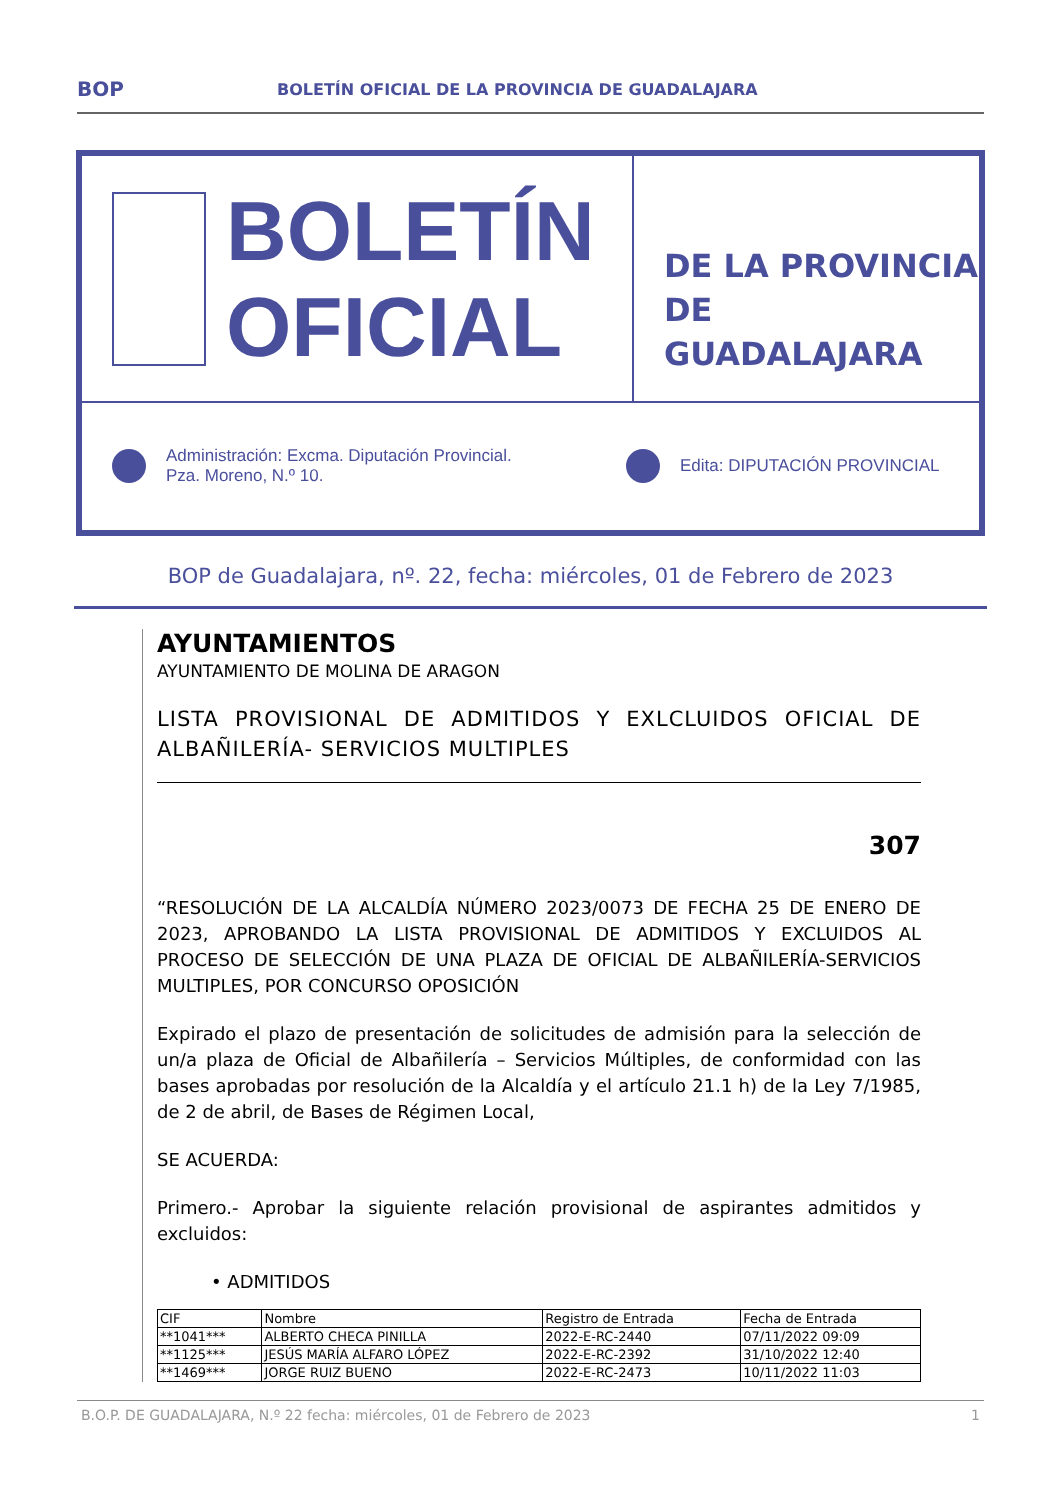BOP BOLETÍN OFICIAL DE LA PROVINCIA DE GUADALAJARA
BOLETÍN
OFICIAL
DE LA PROVINCIA
DE GUADALAJARA
Administración: Excma. Diputación Provincial.
Pza. Moreno, N.º 10. Edita: DIPUTACIÓN PROVINCIAL
BOP de Guadalajara, nº. 22, fecha: miércoles, 01 de Febrero de 2023
AYUNTAMIENTOS
AYUNTAMIENTO DE MOLINA DE ARAGON
LISTA PROVISIONAL DE ADMITIDOS Y EXLCLUIDOS OFICIAL DE ALBAÑILERÍA- SERVICIOS MULTIPLES
307
“RESOLUCIÓN DE LA ALCALDÍA NÚMERO 2023/0073 DE FECHA 25 DE ENERO DE 2023, APROBANDO LA LISTA PROVISIONAL DE ADMITIDOS Y EXCLUIDOS AL PROCESO DE SELECCIÓN DE UNA PLAZA DE OFICIAL DE ALBAÑILERÍA-SERVICIOS MULTIPLES, POR CONCURSO OPOSICIÓN
Expirado el plazo de presentación de solicitudes de admisión para la selección de un/a plaza de Oficial de Albañilería – Servicios Múltiples, de conformidad con las bases aprobadas por resolución de la Alcaldía y el artículo 21.1 h) de la Ley 7/1985, de 2 de abril, de Bases de Régimen Local,
SE ACUERDA:
Primero.- Aprobar la siguiente relación provisional de aspirantes admitidos y excluidos:
• ADMITIDOS
| CIF | Nombre | Registro de Entrada | Fecha de Entrada |
| --- | --- | --- | --- |
| **1041*** | ALBERTO CHECA PINILLA | 2022-E-RC-2440 | 07/11/2022 09:09 |
| **1125*** | JESÚS MARÍA ALFARO LÓPEZ | 2022-E-RC-2392 | 31/10/2022 12:40 |
| **1469*** | JORGE RUIZ BUENO | 2022-E-RC-2473 | 10/11/2022 11:03 |
B.O.P. DE GUADALAJARA, N.º 22 fecha: miércoles, 01 de Febrero de 2023 1